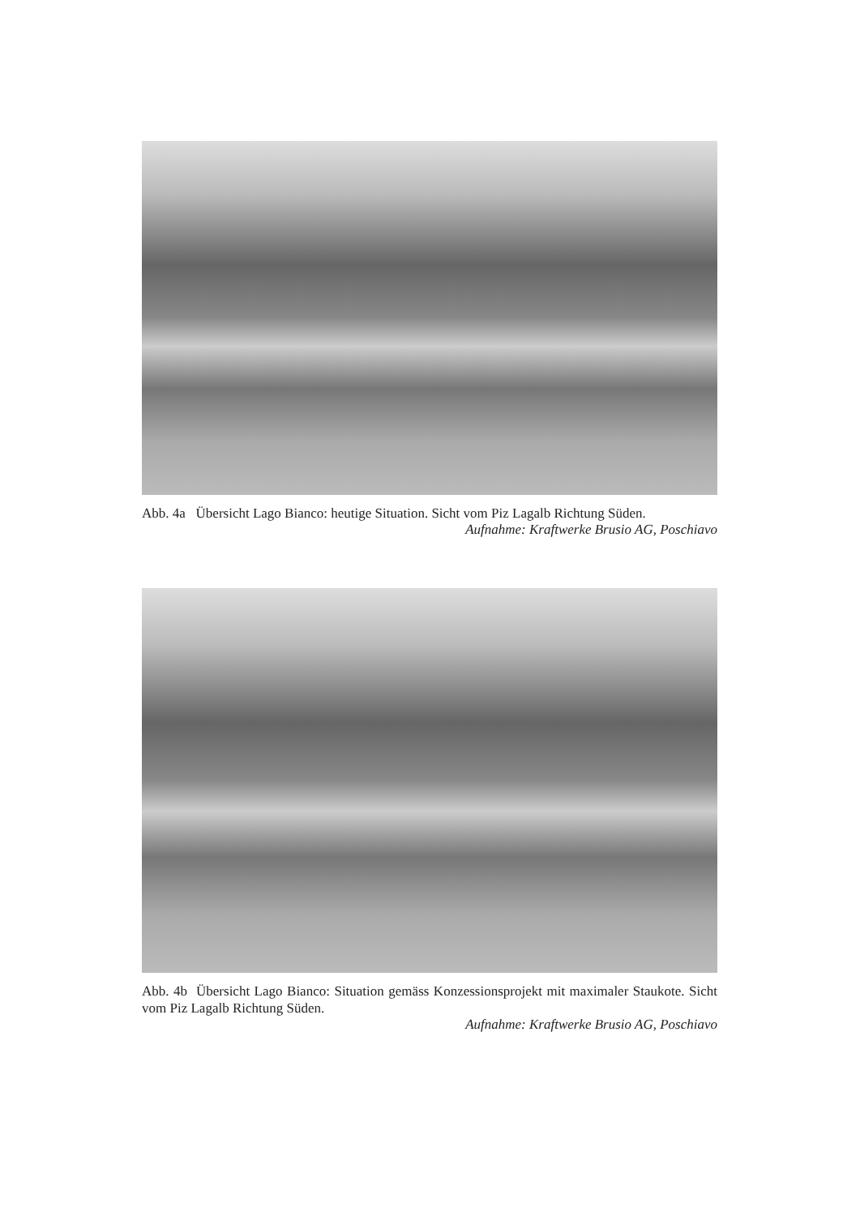Abb. 4a Übersicht Lago Bianco: heutige Situation. Sicht vom Piz Lagalb Richtung Süden.
Aufnahme: Kraftwerke Brusio AG, Poschiavo
Abb. 4b Übersicht Lago Bianco: Situation gemäss Konzessionsprojekt mit maximaler Staukote. Sicht vom Piz Lagalb Richtung Süden.
Aufnahme: Kraftwerke Brusio AG, Poschiavo